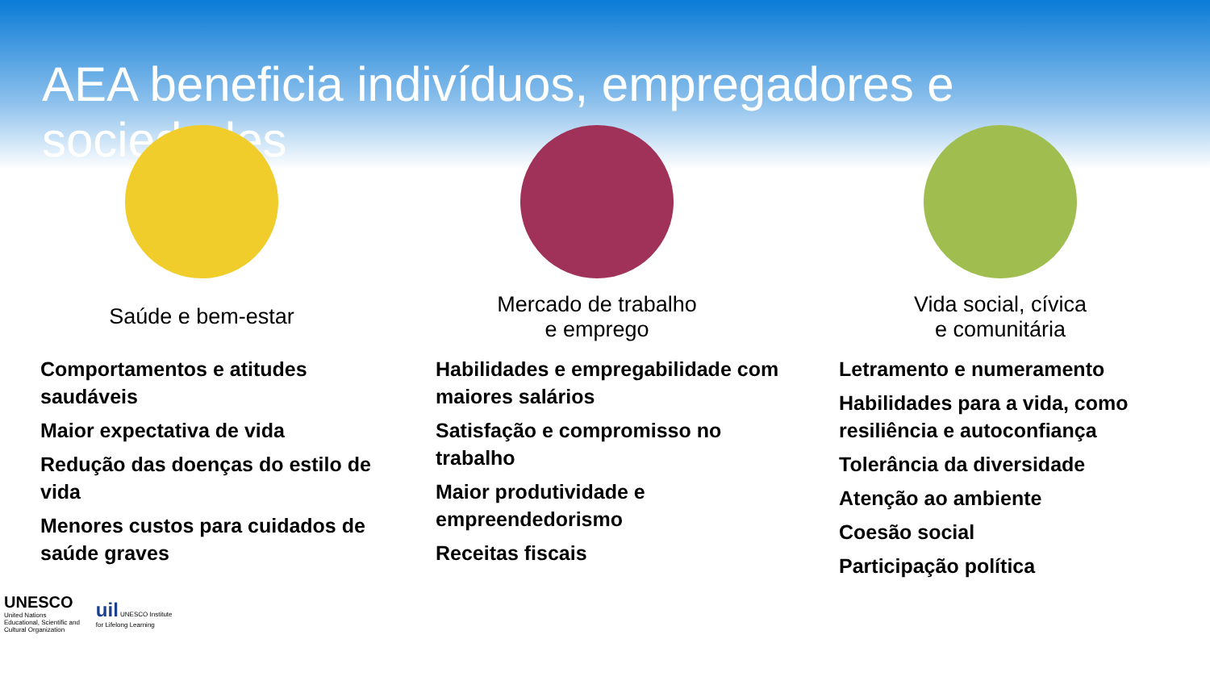AEA beneficia indivíduos, empregadores e sociedades
Saúde e bem-estar
Comportamentos e atitudes saudáveis
Maior expectativa de vida
Redução das doenças do estilo de vida
Menores custos para cuidados de saúde graves
Mercado de trabalho
e emprego
Habilidades e empregabilidade com maiores salários
Satisfação e compromisso no trabalho
Maior produtividade e empreendedorismo
Receitas fiscais
Vida social, cívica
e comunitária
Letramento e numeramento
Habilidades para a vida, como resiliência e autoconfiança
Tolerância da diversidade
Atenção ao ambiente
Coesão social
Participação política
UNESCO
United Nations
Educational, Scientific and
Cultural Organization
uil UNESCO Institute
for Lifelong Learning